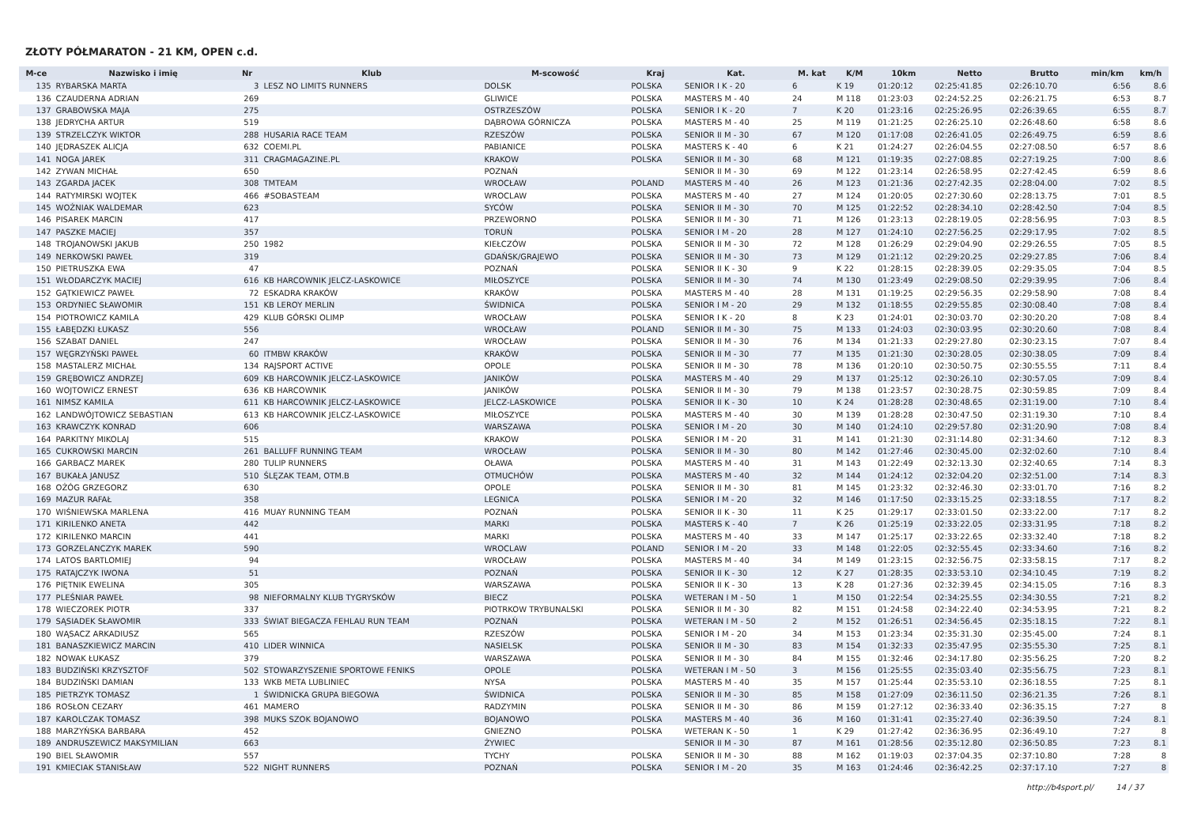ZŁOTY PÓŁMARATON - 21 KM, OPEN c.d.
| M-ce | Nazwisko i imię | Nr | Klub | M-scowość | Kraj | Kat. | M. kat | K/M | 10km | Netto | Brutto | min/km | km/h |
| --- | --- | --- | --- | --- | --- | --- | --- | --- | --- | --- | --- | --- | --- |
| 135 | RYBARSKA MARTA | 3 | LESZ NO LIMITS RUNNERS | DOLSK | POLSKA | SENIOR I K - 20 | 6 | K 19 | 01:20:12 | 02:25:41.85 | 02:26:10.70 | 6:56 | 8.6 |
| 136 | CZAUDERNA ADRIAN | 269 | | GLIWICE | POLSKA | MASTERS M - 40 | 24 | M 118 | 01:23:03 | 02:24:52.25 | 02:26:21.75 | 6:53 | 8.7 |
| 137 | GRABOWSKA MAJA | 275 | | OSTRZESZÓW | POLSKA | SENIOR I K - 20 | 7 | K 20 | 01:23:16 | 02:25:26.95 | 02:26:39.65 | 6:55 | 8.7 |
| 138 | JEDRYCHA ARTUR | 519 | | DĄBROWA GÓRNICZA | POLSKA | MASTERS M - 40 | 25 | M 119 | 01:21:25 | 02:26:25.10 | 02:26:48.60 | 6:58 | 8.6 |
| 139 | STRZELCZYK WIKTOR | 288 | HUSARIA RACE TEAM | RZESZÓW | POLSKA | SENIOR II M - 30 | 67 | M 120 | 01:17:08 | 02:26:41.05 | 02:26:49.75 | 6:59 | 8.6 |
| 140 | JĘDRASZEK ALICJA | 632 | COEMI.PL | PABIANICE | POLSKA | MASTERS K - 40 | 6 | K 21 | 01:24:27 | 02:26:04.55 | 02:27:08.50 | 6:57 | 8.6 |
| 141 | NOGA JAREK | 311 | CRAGMAGAZINE.PL | KRAKOW | POLSKA | SENIOR II M - 30 | 68 | M 121 | 01:19:35 | 02:27:08.85 | 02:27:19.25 | 7:00 | 8.6 |
| 142 | ZYWAN MICHAŁ | 650 | | POZNAŃ | | SENIOR II M - 30 | 69 | M 122 | 01:23:14 | 02:26:58.95 | 02:27:42.45 | 6:59 | 8.6 |
| 143 | ZGARDA JACEK | 308 | TMTEAM | WROCŁAW | POLAND | MASTERS M - 40 | 26 | M 123 | 01:21:36 | 02:27:42.35 | 02:28:04.00 | 7:02 | 8.5 |
| 144 | RATYMIRSKI WOJTEK | 466 | #SOBASTEAM | WROCLAW | POLSKA | MASTERS M - 40 | 27 | M 124 | 01:20:05 | 02:27:30.60 | 02:28:13.75 | 7:01 | 8.5 |
| 145 | WOŹNIAK WALDEMAR | 623 | | SYCÓW | POLSKA | SENIOR II M - 30 | 70 | M 125 | 01:22:52 | 02:28:34.10 | 02:28:42.50 | 7:04 | 8.5 |
| 146 | PISAREK MARCIN | 417 | | PRZEWORNO | POLSKA | SENIOR II M - 30 | 71 | M 126 | 01:23:13 | 02:28:19.05 | 02:28:56.95 | 7:03 | 8.5 |
| 147 | PASZKE MACIEJ | 357 | | TORUŃ | POLSKA | SENIOR I M - 20 | 28 | M 127 | 01:24:10 | 02:27:56.25 | 02:29:17.95 | 7:02 | 8.5 |
| 148 | TROJANOWSKI JAKUB | 250 | 1982 | KIEŁCZÓW | POLSKA | SENIOR II M - 30 | 72 | M 128 | 01:26:29 | 02:29:04.90 | 02:29:26.55 | 7:05 | 8.5 |
| 149 | NERKOWSKI PAWEŁ | 319 | | GDAŃSK/GRAJEWO | POLSKA | SENIOR II M - 30 | 73 | M 129 | 01:21:12 | 02:29:20.25 | 02:29:27.85 | 7:06 | 8.4 |
| 150 | PIETRUSZKA EWA | 47 | | POZNAŃ | POLSKA | SENIOR II K - 30 | 9 | K 22 | 01:28:15 | 02:28:39.05 | 02:29:35.05 | 7:04 | 8.5 |
| 151 | WŁODARCZYK MACIEJ | 616 | KB HARCOWNIK JELCZ-LASKOWICE | MIŁOSZYCE | POLSKA | SENIOR II M - 30 | 74 | M 130 | 01:23:49 | 02:29:08.50 | 02:29:39.95 | 7:06 | 8.4 |
| 152 | GĄTKIEWICZ PAWEŁ | 72 | ESKADRA KRAKÓW | KRAKÓW | POLSKA | MASTERS M - 40 | 28 | M 131 | 01:19:25 | 02:29:56.35 | 02:29:58.90 | 7:08 | 8.4 |
| 153 | ORDYNIEC SŁAWOMIR | 151 | KB LEROY MERLIN | ŚWIDNICA | POLSKA | SENIOR I M - 20 | 29 | M 132 | 01:18:55 | 02:29:55.85 | 02:30:08.40 | 7:08 | 8.4 |
| 154 | PIOTROWICZ KAMILA | 429 | KLUB GÓRSKI OLIMP | WROCŁAW | POLSKA | SENIOR I K - 20 | 8 | K 23 | 01:24:01 | 02:30:03.70 | 02:30:20.20 | 7:08 | 8.4 |
| 155 | ŁABĘDZKI ŁUKASZ | 556 | | WROCŁAW | POLAND | SENIOR II M - 30 | 75 | M 133 | 01:24:03 | 02:30:03.95 | 02:30:20.60 | 7:08 | 8.4 |
| 156 | SZABAT DANIEL | 247 | | WROCŁAW | POLSKA | SENIOR II M - 30 | 76 | M 134 | 01:21:33 | 02:29:27.80 | 02:30:23.15 | 7:07 | 8.4 |
| 157 | WĘGRZYŃSKI PAWEŁ | 60 | ITMBW KRAKÓW | KRAKÓW | POLSKA | SENIOR II M - 30 | 77 | M 135 | 01:21:30 | 02:30:28.05 | 02:30:38.05 | 7:09 | 8.4 |
| 158 | MASTALERZ MICHAŁ | 134 | RAJSPORT ACTIVE | OPOLE | POLSKA | SENIOR II M - 30 | 78 | M 136 | 01:20:10 | 02:30:50.75 | 02:30:55.55 | 7:11 | 8.4 |
| 159 | GRĘBOWICZ ANDRZEJ | 609 | KB HARCOWNIK JELCZ-LASKOWICE | JANIKÓW | POLSKA | MASTERS M - 40 | 29 | M 137 | 01:25:12 | 02:30:26.10 | 02:30:57.05 | 7:09 | 8.4 |
| 160 | WOJTOWICZ ERNEST | 636 | KB HARCOWNIK | JANIKÓW | POLSKA | SENIOR II M - 30 | 79 | M 138 | 01:23:57 | 02:30:28.75 | 02:30:59.85 | 7:09 | 8.4 |
| 161 | NIMSZ KAMILA | 611 | KB HARCOWNIK JELCZ-LASKOWICE | JELCZ-LASKOWICE | POLSKA | SENIOR II K - 30 | 10 | K 24 | 01:28:28 | 02:30:48.65 | 02:31:19.00 | 7:10 | 8.4 |
| 162 | LANDWÓJTOWICZ SEBASTIAN | 613 | KB HARCOWNIK JELCZ-LASKOWICE | MIŁOSZYCE | POLSKA | MASTERS M - 40 | 30 | M 139 | 01:28:28 | 02:30:47.50 | 02:31:19.30 | 7:10 | 8.4 |
| 163 | KRAWCZYK KONRAD | 606 | | WARSZAWA | POLSKA | SENIOR I M - 20 | 30 | M 140 | 01:24:10 | 02:29:57.80 | 02:31:20.90 | 7:08 | 8.4 |
| 164 | PARKITNY MIKOLAJ | 515 | | KRAKOW | POLSKA | SENIOR I M - 20 | 31 | M 141 | 01:21:30 | 02:31:14.80 | 02:31:34.60 | 7:12 | 8.3 |
| 165 | CUKROWSKI MARCIN | 261 | BALLUFF RUNNING TEAM | WROCŁAW | POLSKA | SENIOR II M - 30 | 80 | M 142 | 01:27:46 | 02:30:45.00 | 02:32:02.60 | 7:10 | 8.4 |
| 166 | GARBACZ MAREK | 280 | TULIP RUNNERS | OŁAWA | POLSKA | MASTERS M - 40 | 31 | M 143 | 01:22:49 | 02:32:13.30 | 02:32:40.65 | 7:14 | 8.3 |
| 167 | BUKAŁA JANUSZ | 510 | ŚLĘZAK TEAM, OTM.B | OTMUCHÓW | POLSKA | MASTERS M - 40 | 32 | M 144 | 01:24:12 | 02:32:04.20 | 02:32:51.00 | 7:14 | 8.3 |
| 168 | OŻÓG GRZEGORZ | 630 | | OPOLE | POLSKA | SENIOR II M - 30 | 81 | M 145 | 01:23:32 | 02:32:46.30 | 02:33:01.70 | 7:16 | 8.2 |
| 169 | MAZUR RAFAŁ | 358 | | LEGNICA | POLSKA | SENIOR I M - 20 | 32 | M 146 | 01:17:50 | 02:33:15.25 | 02:33:18.55 | 7:17 | 8.2 |
| 170 | WIŚNIEWSKA MARLENA | 416 | MUAY RUNNING TEAM | POZNAŃ | POLSKA | SENIOR II K - 30 | 11 | K 25 | 01:29:17 | 02:33:01.50 | 02:33:22.00 | 7:17 | 8.2 |
| 171 | KIRILENKO ANETA | 442 | | MARKI | POLSKA | MASTERS K - 40 | 7 | K 26 | 01:25:19 | 02:33:22.05 | 02:33:31.95 | 7:18 | 8.2 |
| 172 | KIRILENKO MARCIN | 441 | | MARKI | POLSKA | MASTERS M - 40 | 33 | M 147 | 01:25:17 | 02:33:22.65 | 02:33:32.40 | 7:18 | 8.2 |
| 173 | GORZELANCZYK MAREK | 590 | | WROCLAW | POLAND | SENIOR I M - 20 | 33 | M 148 | 01:22:05 | 02:32:55.45 | 02:33:34.60 | 7:16 | 8.2 |
| 174 | LATOS BARTLOMIEJ | 94 | | WROCŁAW | POLSKA | MASTERS M - 40 | 34 | M 149 | 01:23:15 | 02:32:56.75 | 02:33:58.15 | 7:17 | 8.2 |
| 175 | RATAJCZYK IWONA | 51 | | POZNAŃ | POLSKA | SENIOR II K - 30 | 12 | K 27 | 01:28:35 | 02:33:53.10 | 02:34:10.45 | 7:19 | 8.2 |
| 176 | PIĘTNIK EWELINA | 305 | | WARSZAWA | POLSKA | SENIOR II K - 30 | 13 | K 28 | 01:27:36 | 02:32:39.45 | 02:34:15.05 | 7:16 | 8.3 |
| 177 | PLEŚNIAR PAWEŁ | 98 | NIEFORMALNY KLUB TYGRYSKÓW | BIECZ | POLSKA | WETERAN I M - 50 | 1 | M 150 | 01:22:54 | 02:34:25.55 | 02:34:30.55 | 7:21 | 8.2 |
| 178 | WIECZOREK PIOTR | 337 | | PIOTRKOW TRYBUNALSKI | POLSKA | SENIOR II M - 30 | 82 | M 151 | 01:24:58 | 02:34:22.40 | 02:34:53.95 | 7:21 | 8.2 |
| 179 | SĄSIADEK SŁAWOMIR | 333 | ŚWIAT BIEGACZA FEHLAU RUN TEAM | POZNAŃ | POLSKA | WETERAN I M - 50 | 2 | M 152 | 01:26:51 | 02:34:56.45 | 02:35:18.15 | 7:22 | 8.1 |
| 180 | WĄSACZ ARKADIUSZ | 565 | | RZESZÓW | POLSKA | SENIOR I M - 20 | 34 | M 153 | 01:23:34 | 02:35:31.30 | 02:35:45.00 | 7:24 | 8.1 |
| 181 | BANASZKIEWICZ MARCIN | 410 | LIDER WINNICA | NASIELSK | POLSKA | SENIOR II M - 30 | 83 | M 154 | 01:32:33 | 02:35:47.95 | 02:35:55.30 | 7:25 | 8.1 |
| 182 | NOWAK ŁUKASZ | 379 | | WARSZAWA | POLSKA | SENIOR II M - 30 | 84 | M 155 | 01:32:46 | 02:34:17.80 | 02:35:56.25 | 7:20 | 8.2 |
| 183 | BUDZIŃSKI KRZYSZTOF | 502 | STOWARZYSZENIE SPORTOWE FENIKS | OPOLE | POLSKA | WETERAN I M - 50 | 3 | M 156 | 01:25:55 | 02:35:03.40 | 02:35:56.75 | 7:23 | 8.1 |
| 184 | BUDZIŃSKI DAMIAN | 133 | WKB META LUBLINIEC | NYSA | POLSKA | MASTERS M - 40 | 35 | M 157 | 01:25:44 | 02:35:53.10 | 02:36:18.55 | 7:25 | 8.1 |
| 185 | PIETRZYK TOMASZ | 1 | ŚWIDNICKA GRUPA BIEGOWA | ŚWIDNICA | POLSKA | SENIOR II M - 30 | 85 | M 158 | 01:27:09 | 02:36:11.50 | 02:36:21.35 | 7:26 | 8.1 |
| 186 | ROSŁON CEZARY | 461 | MAMERO | RADZYMIN | POLSKA | SENIOR II M - 30 | 86 | M 159 | 01:27:12 | 02:36:33.40 | 02:36:35.15 | 7:27 | 8 |
| 187 | KAROLCZAK TOMASZ | 398 | MUKS SZOK BOJANOWO | BOJANOWO | POLSKA | MASTERS M - 40 | 36 | M 160 | 01:31:41 | 02:35:27.40 | 02:36:39.50 | 7:24 | 8.1 |
| 188 | MARZYŃSKA BARBARA | 452 | | GNIEZNO | POLSKA | WETERAN K - 50 | 1 | K 29 | 01:27:42 | 02:36:36.95 | 02:36:49.10 | 7:27 | 8 |
| 189 | ANDRUSZEWICZ MAKSYMILIAN | 663 | | ŻYWIEC | | SENIOR II M - 30 | 87 | M 161 | 01:28:56 | 02:35:12.80 | 02:36:50.85 | 7:23 | 8.1 |
| 190 | BIEL SŁAWOMIR | 557 | | TYCHY | POLSKA | SENIOR II M - 30 | 88 | M 162 | 01:19:03 | 02:37:04.35 | 02:37:10.80 | 7:28 | 8 |
| 191 | KMIECIAK STANISŁAW | 522 | NIGHT RUNNERS | POZNAŃ | POLSKA | SENIOR I M - 20 | 35 | M 163 | 01:24:46 | 02:36:42.25 | 02:37:17.10 | 7:27 | 8 |
http://b4sport.pl/ 14 / 37